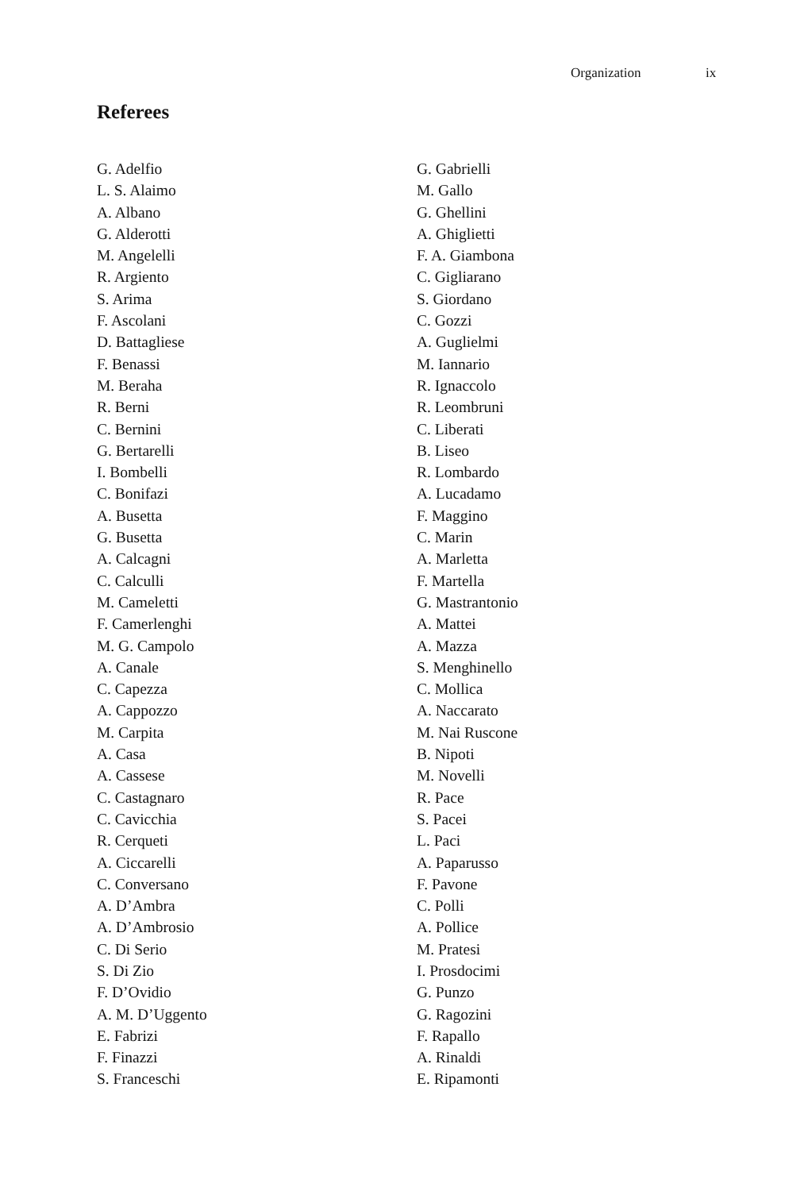Organization ix
Referees
G. Adelfio
L. S. Alaimo
A. Albano
G. Alderotti
M. Angelelli
R. Argiento
S. Arima
F. Ascolani
D. Battagliese
F. Benassi
M. Beraha
R. Berni
C. Bernini
G. Bertarelli
I. Bombelli
C. Bonifazi
A. Busetta
G. Busetta
A. Calcagni
C. Calculli
M. Cameletti
F. Camerlenghi
M. G. Campolo
A. Canale
C. Capezza
A. Cappozzo
M. Carpita
A. Casa
A. Cassese
C. Castagnaro
C. Cavicchia
R. Cerqueti
A. Ciccarelli
C. Conversano
A. D’Ambra
A. D’Ambrosio
C. Di Serio
S. Di Zio
F. D’Ovidio
A. M. D’Uggento
E. Fabrizi
F. Finazzi
S. Franceschi
G. Gabrielli
M. Gallo
G. Ghellini
A. Ghiglietti
F. A. Giambona
C. Gigliarano
S. Giordano
C. Gozzi
A. Guglielmi
M. Iannario
R. Ignaccolo
R. Leombruni
C. Liberati
B. Liseo
R. Lombardo
A. Lucadamo
F. Maggino
C. Marin
A. Marletta
F. Martella
G. Mastrantonio
A. Mattei
A. Mazza
S. Menghinello
C. Mollica
A. Naccarato
M. Nai Ruscone
B. Nipoti
M. Novelli
R. Pace
S. Pacei
L. Paci
A. Paparusso
F. Pavone
C. Polli
A. Pollice
M. Pratesi
I. Prosdocimi
G. Punzo
G. Ragozini
F. Rapallo
A. Rinaldi
E. Ripamonti